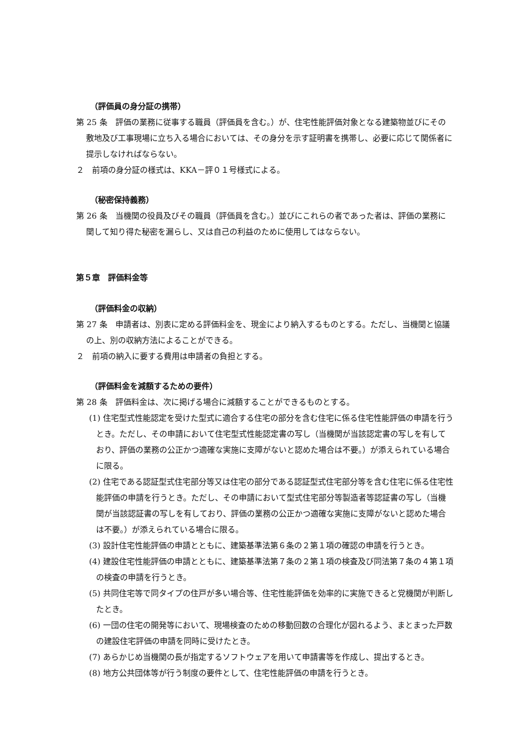（評価員の身分証の携帯）
第 25 条　評価の業務に従事する職員（評価員を含む。）が、住宅性能評価対象となる建築物並びにその敷地及び工事現場に立ち入る場合においては、その身分を示す証明書を携帯し、必要に応じて関係者に提示しなければならない。
２　前項の身分証の様式は、KKA－評０１号様式による。
（秘密保持義務）
第 26 条　当機関の役員及びその職員（評価員を含む。）並びにこれらの者であった者は、評価の業務に関して知り得た秘密を漏らし、又は自己の利益のために使用してはならない。
第５章　評価料金等
（評価料金の収納）
第 27 条　申請者は、別表に定める評価料金を、現金により納入するものとする。ただし、当機関と協議の上、別の収納方法によることができる。
２　前項の納入に要する費用は申請者の負担とする。
（評価料金を減額するための要件）
第 28 条　評価料金は、次に掲げる場合に減額することができるものとする。
(1) 住宅型式性能認定を受けた型式に適合する住宅の部分を含む住宅に係る住宅性能評価の申請を行うとき。ただし、その申請において住宅型式性能認定書の写し（当機関が当該認定書の写しを有しており、評価の業務の公正かつ適確な実施に支障がないと認めた場合は不要。）が添えられている場合に限る。
(2) 住宅である認証型式住宅部分等又は住宅の部分である認証型式住宅部分等を含む住宅に係る住宅性能評価の申請を行うとき。ただし、その申請において型式住宅部分等製造者等認証書の写し（当機関が当該認証書の写しを有しており、評価の業務の公正かつ適確な実施に支障がないと認めた場合は不要。）が添えられている場合に限る。
(3) 設計住宅性能評価の申請とともに、建築基準法第６条の２第１項の確認の申請を行うとき。
(4) 建設住宅性能評価の申請とともに、建築基準法第７条の２第１項の検査及び同法第７条の４第１項の検査の申請を行うとき。
(5) 共同住宅等で同タイプの住戸が多い場合等、住宅性能評価を効率的に実施できると党機関が判断したとき。
(6) 一団の住宅の開発等において、現場検査のための移動回数の合理化が図れるよう、まとまった戸数の建設住宅評価の申請を同時に受けたとき。
(7) あらかじめ当機関の長が指定するソフトウェアを用いて申請書等を作成し、提出するとき。
(8) 地方公共団体等が行う制度の要件として、住宅性能評価の申請を行うとき。